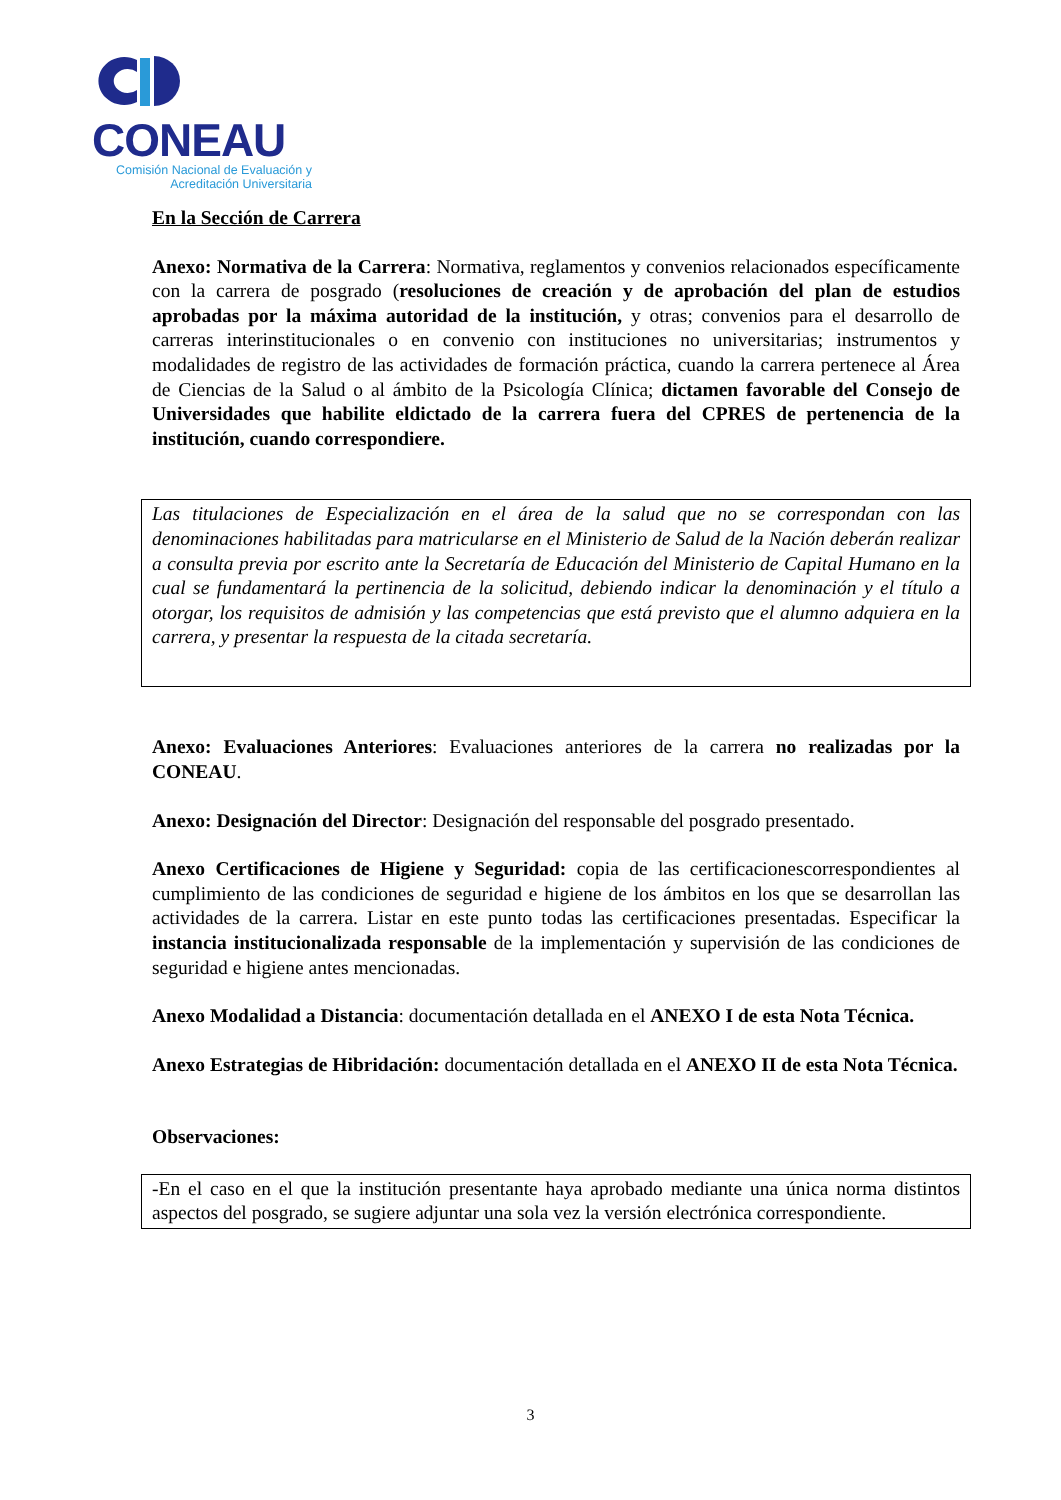CONEAU
Comisión Nacional de Evaluación y
Acreditación Universitaria
En la Sección de Carrera
Anexo: Normativa de la Carrera: Normativa, reglamentos y convenios relacionados específicamente con la carrera de posgrado (resoluciones de creación y de aprobación del plan de estudios aprobadas por la máxima autoridad de la institución, y otras; convenios para el desarrollo de carreras interinstitucionales o en convenio con instituciones no universitarias; instrumentos y modalidades de registro de las actividades de formación práctica, cuando la carrera pertenece al Área de Ciencias de la Salud o al ámbito de la Psicología Clínica; dictamen favorable del Consejo de Universidades que habilite eldictado de la carrera fuera del CPRES de pertenencia de la institución, cuando correspondiere.
Las titulaciones de Especialización en el área de la salud que no se correspondan con las denominaciones habilitadas para matricularse en el Ministerio de Salud de la Nación deberán realizar a consulta previa por escrito ante la Secretaría de Educación del Ministerio de Capital Humano en la cual se fundamentará la pertinencia de la solicitud, debiendo indicar la denominación y el título a otorgar, los requisitos de admisión y las competencias que está previsto que el alumno adquiera en la carrera, y presentar la respuesta de la citada secretaría.
Anexo: Evaluaciones Anteriores: Evaluaciones anteriores de la carrera no realizadas por la CONEAU.
Anexo: Designación del Director: Designación del responsable del posgrado presentado.
Anexo Certificaciones de Higiene y Seguridad: copia de las certificacionescorrespondientes al cumplimiento de las condiciones de seguridad e higiene de los ámbitos en los que se desarrollan las actividades de la carrera. Listar en este punto todas las certificaciones presentadas. Especificar la instancia institucionalizada responsable de la implementación y supervisión de las condiciones de seguridad e higiene antes mencionadas.
Anexo Modalidad a Distancia: documentación detallada en el ANEXO I de esta Nota Técnica.
Anexo Estrategias de Hibridación: documentación detallada en el ANEXO II de esta Nota Técnica.
Observaciones:
-En el caso en el que la institución presentante haya aprobado mediante una única norma distintos aspectos del posgrado, se sugiere adjuntar una sola vez la versión electrónica correspondiente.
3